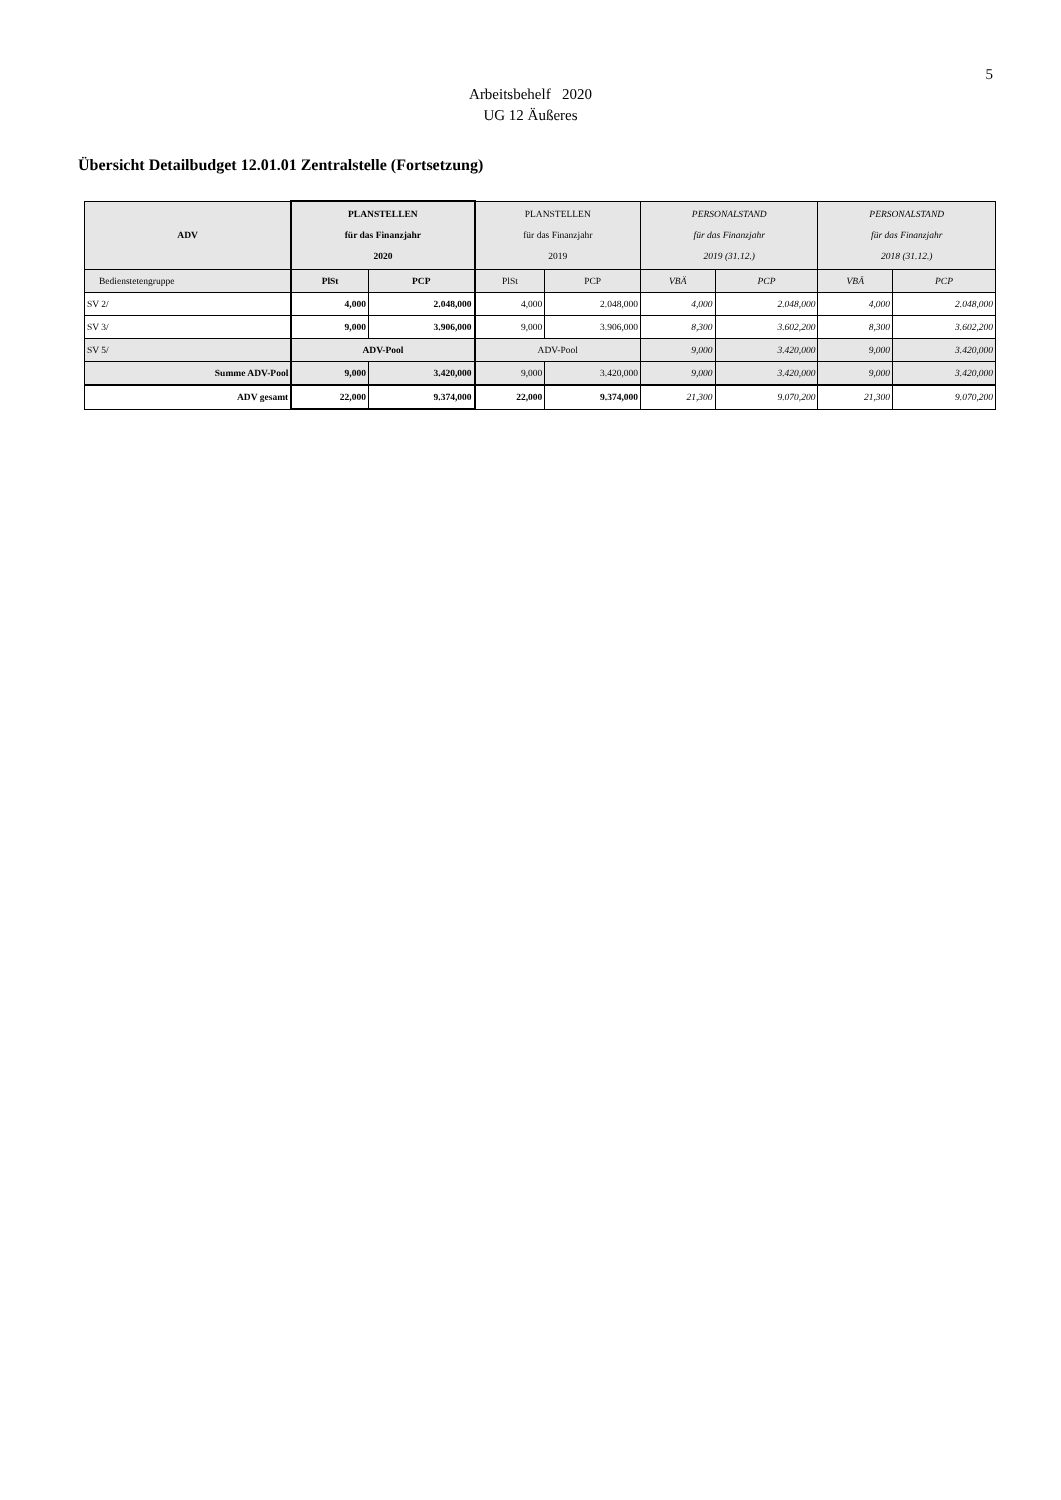5
Arbeitsbehelf 2020
UG 12 Äußeres
Übersicht Detailbudget 12.01.01 Zentralstelle (Fortsetzung)
| ADV | PLANSTELLEN für das Finanzjahr 2020 | | PLANSTELLEN für das Finanzjahr 2019 | | PERSONALSTAND für das Finanzjahr 2019 (31.12.) | | PERSONALSTAND für das Finanzjahr 2018 (31.12.) | |
| --- | --- | --- | --- | --- | --- | --- | --- | --- |
| Bedienstetengruppe | PlSt | PCP | PlSt | PCP | VBÄ | PCP | VBÄ | PCP |
| SV 2/ | 4,000 | 2.048,000 | 4,000 | 2.048,000 | 4,000 | 2.048,000 | 4,000 | 2.048,000 |
| SV 3/ | 9,000 | 3.906,000 | 9,000 | 3.906,000 | 8,300 | 3.602,200 | 8,300 | 3.602,200 |
| SV 5/ | ADV-Pool | | ADV-Pool | | 9,000 | 3.420,000 | 9,000 | 3.420,000 |
| Summe ADV-Pool | 9,000 | 3.420,000 | 9,000 | 3.420,000 | 9,000 | 3.420,000 | 9,000 | 3.420,000 |
| ADV gesamt | 22,000 | 9.374,000 | 22,000 | 9.374,000 | 21,300 | 9.070,200 | 21,300 | 9.070,200 |